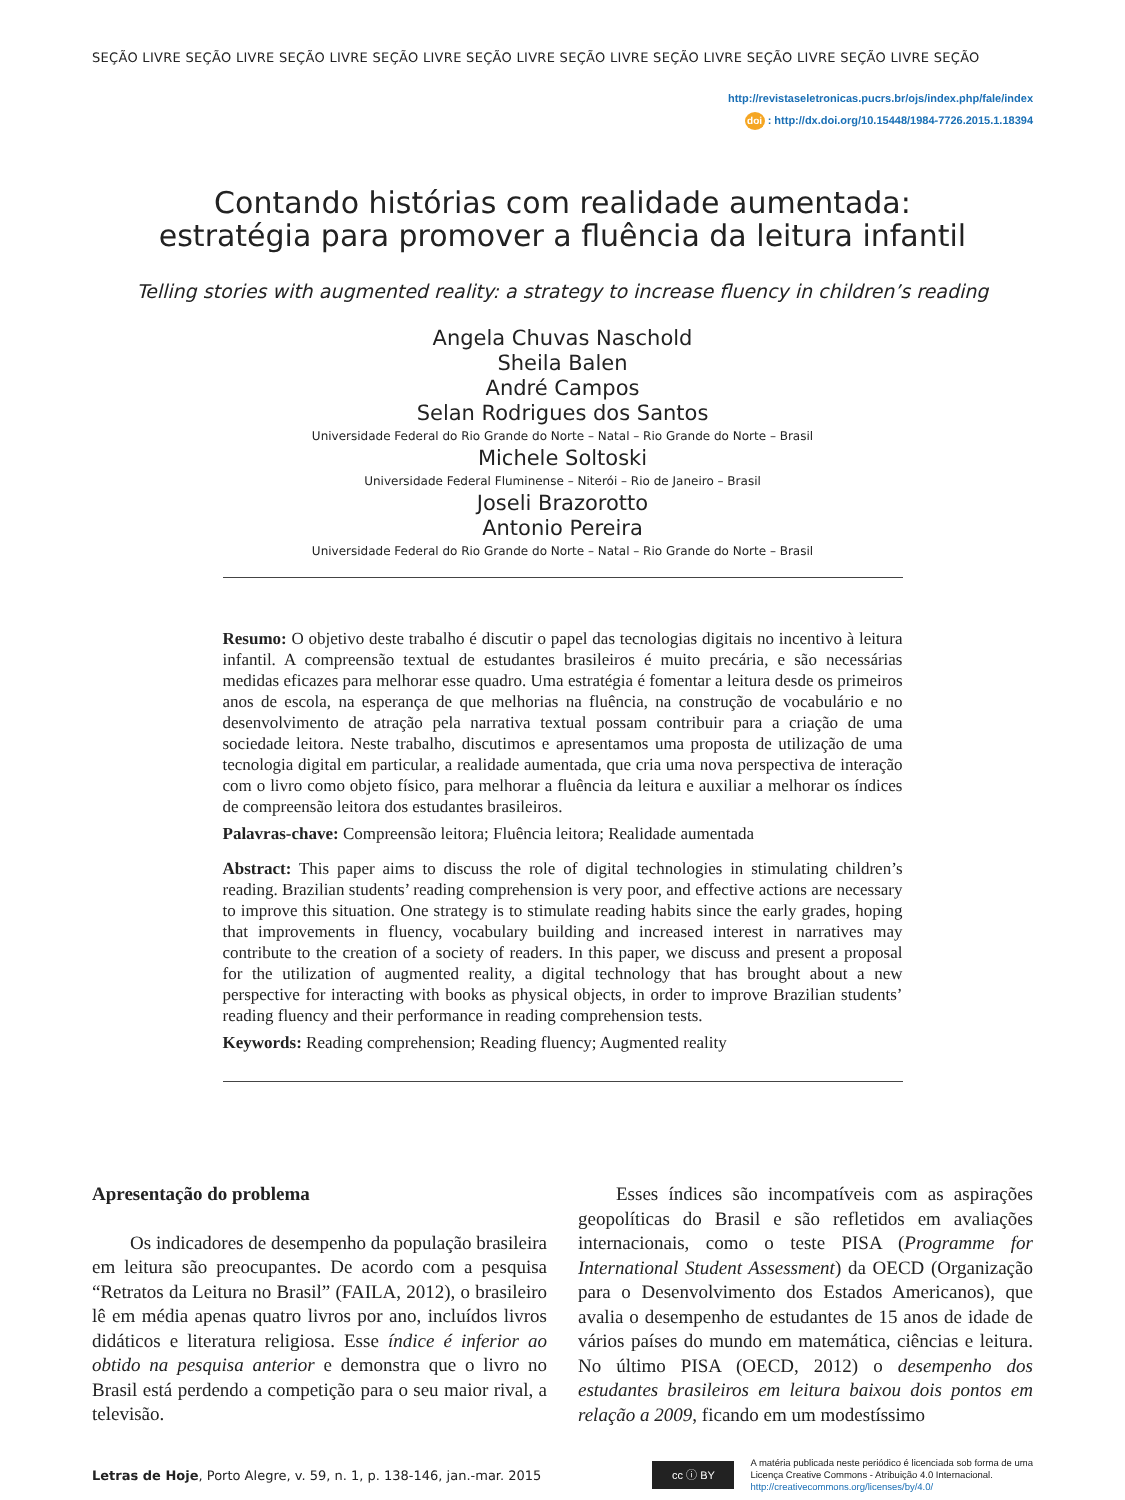SEÇÃO LIVRE SEÇÃO LIVRE SEÇÃO LIVRE SEÇÃO LIVRE SEÇÃO LIVRE SEÇÃO LIVRE SEÇÃO LIVRE SEÇÃO LIVRE SEÇÃO LIVRE SEÇÃO
http://revistaseletronicas.pucrs.br/ojs/index.php/fale/index
doi : http://dx.doi.org/10.15448/1984-7726.2015.1.18394
Contando histórias com realidade aumentada:
estratégia para promover a fluência da leitura infantil
Telling stories with augmented reality: a strategy to increase fluency in children’s reading
Angela Chuvas Naschold
Sheila Balen
André Campos
Selan Rodrigues dos Santos
Universidade Federal do Rio Grande do Norte – Natal – Rio Grande do Norte – Brasil
Michele Soltoski
Universidade Federal Fluminense – Niterói – Rio de Janeiro – Brasil
Joseli Brazorotto
Antonio Pereira
Universidade Federal do Rio Grande do Norte – Natal – Rio Grande do Norte – Brasil
Resumo: O objetivo deste trabalho é discutir o papel das tecnologias digitais no incentivo à leitura infantil. A compreensão textual de estudantes brasileiros é muito precária, e são necessárias medidas eficazes para melhorar esse quadro. Uma estratégia é fomentar a leitura desde os primeiros anos de escola, na esperança de que melhorias na fluência, na construção de vocabulário e no desenvolvimento de atração pela narrativa textual possam contribuir para a criação de uma sociedade leitora. Neste trabalho, discutimos e apresentamos uma proposta de utilização de uma tecnologia digital em particular, a realidade aumentada, que cria uma nova perspectiva de interação com o livro como objeto físico, para melhorar a fluência da leitura e auxiliar a melhorar os índices de compreensão leitora dos estudantes brasileiros.
Palavras-chave: Compreensão leitora; Fluência leitora; Realidade aumentada
Abstract: This paper aims to discuss the role of digital technologies in stimulating children’s reading. Brazilian students’ reading comprehension is very poor, and effective actions are necessary to improve this situation. One strategy is to stimulate reading habits since the early grades, hoping that improvements in fluency, vocabulary building and increased interest in narratives may contribute to the creation of a society of readers. In this paper, we discuss and present a proposal for the utilization of augmented reality, a digital technology that has brought about a new perspective for interacting with books as physical objects, in order to improve Brazilian students’ reading fluency and their performance in reading comprehension tests.
Keywords: Reading comprehension; Reading fluency; Augmented reality
Apresentação do problema
Os indicadores de desempenho da população brasileira em leitura são preocupantes. De acordo com a pesquisa “Retratos da Leitura no Brasil” (FAILA, 2012), o brasileiro lê em média apenas quatro livros por ano, incluídos livros didáticos e literatura religiosa. Esse índice é inferior ao obtido na pesquisa anterior e demonstra que o livro no Brasil está perdendo a competição para o seu maior rival, a televisão.
Esses índices são incompatíveis com as aspirações geopolíticas do Brasil e são refletidos em avaliações internacionais, como o teste PISA (Programme for International Student Assessment) da OECD (Organização para o Desenvolvimento dos Estados Americanos), que avalia o desempenho de estudantes de 15 anos de idade de vários países do mundo em matemática, ciências e leitura. No último PISA (OECD, 2012) o desempenho dos estudantes brasileiros em leitura baixou dois pontos em relação a 2009, ficando em um modestíssimo
Letras de Hoje, Porto Alegre, v. 59, n. 1, p. 138-146, jan.-mar. 2015
cc ⓘ BY
A matéria publicada neste periódico é licenciada sob forma de uma
Licença Creative Commons - Atribuição 4.0 Internacional.
http://creativecommons.org/licenses/by/4.0/